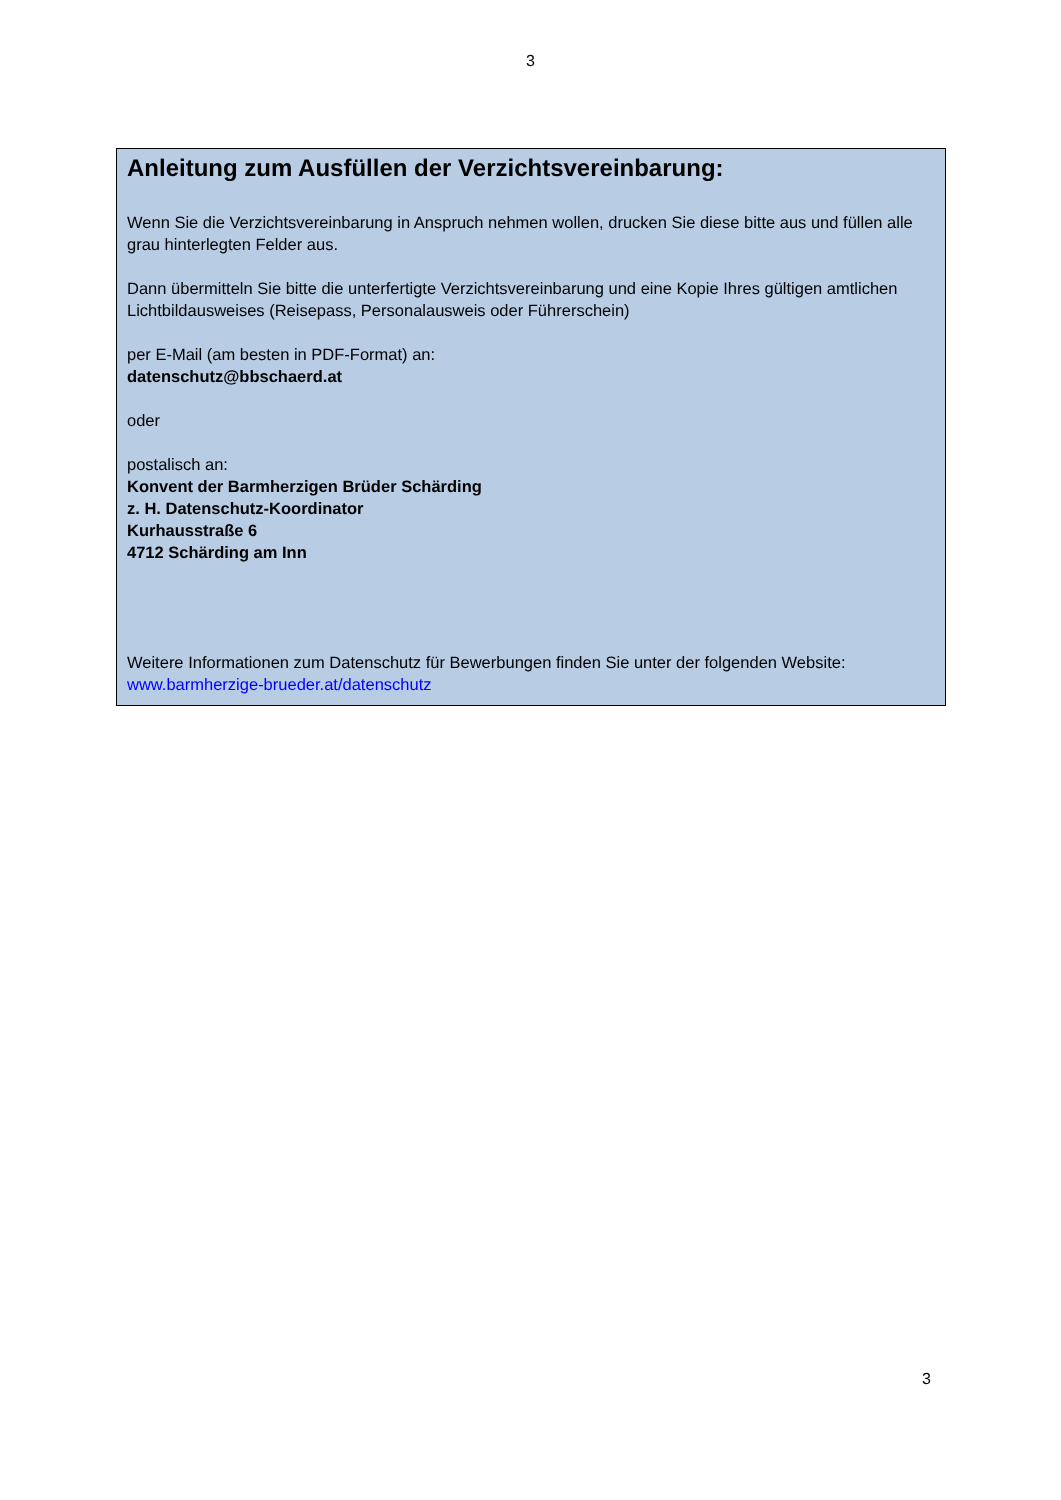3
Anleitung zum Ausfüllen der Verzichtsvereinbarung:
Wenn Sie die Verzichtsvereinbarung in Anspruch nehmen wollen, drucken Sie diese bitte aus und füllen alle grau hinterlegten Felder aus.
Dann übermitteln Sie bitte die unterfertigte Verzichtsvereinbarung und eine Kopie Ihres gültigen amtlichen Lichtbildausweises (Reisepass, Personalausweis oder Führerschein)
per E-Mail (am besten in PDF-Format) an:
datenschutz@bbschaerd.at
oder
postalisch an:
Konvent der Barmherzigen Brüder Schärding
z. H. Datenschutz-Koordinator
Kurhausstraße 6
4712 Schärding am Inn
Weitere Informationen zum Datenschutz für Bewerbungen finden Sie unter der folgenden Website:
www.barmherzige-brueder.at/datenschutz
3